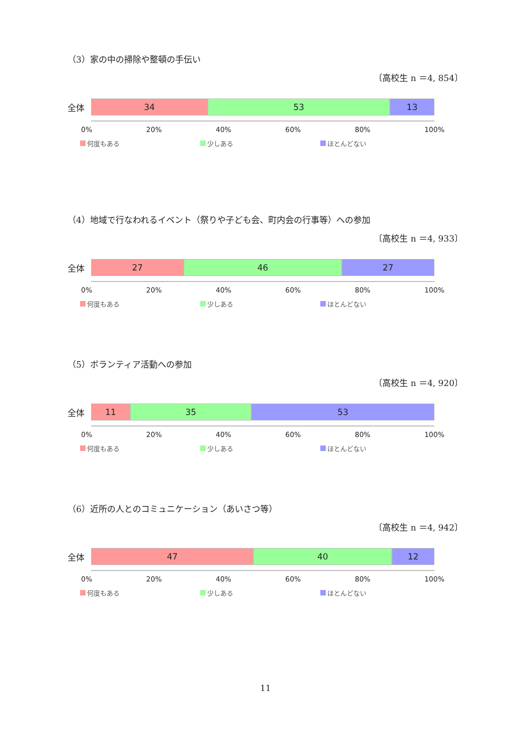（3）家の中の掃除や整頓の手伝い
〔高校生 n ＝4, 854〕
全体
34 53 13
0% 20% 40% 60% 80% 100%
何度もある 少しある ほとんどない
（4）地域で行なわれるイベント（祭りや子ども会、町内会の行事等）への参加
〔高校生 n ＝4, 933〕
全体
27 46 27
0% 20% 40% 60% 80% 100%
何度もある 少しある ほとんどない
（5）ボランティア活動への参加
〔高校生 n ＝4, 920〕
全体
11 35 53
0% 20% 40% 60% 80% 100%
何度もある 少しある ほとんどない
（6）近所の人とのコミュニケーション（あいさつ等）
〔高校生 n ＝4, 942〕
全体
47 40 12
0% 20% 40% 60% 80% 100%
何度もある 少しある ほとんどない
11